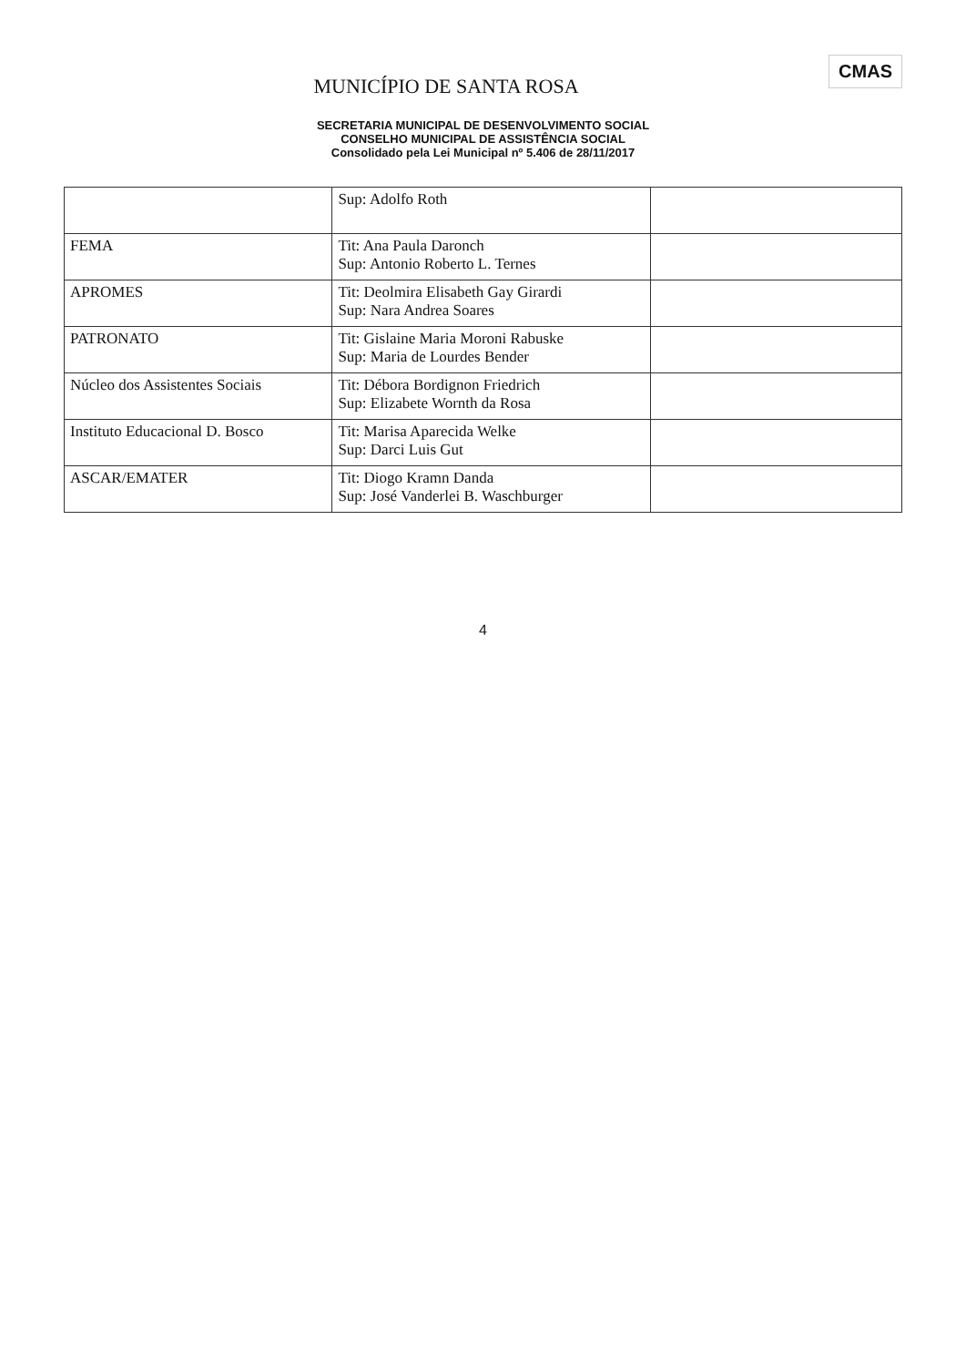CMAS
MUNICÍPIO DE SANTA ROSA
SECRETARIA MUNICIPAL DE DESENVOLVIMENTO SOCIAL
CONSELHO MUNICIPAL DE ASSISTÊNCIA SOCIAL
Consolidado pela Lei Municipal nº 5.406 de 28/11/2017
| | Sup: Adolfo Roth | |
| FEMA | Tit: Ana Paula Daronch Sup: Antonio Roberto L. Ternes | |
| APROMES | Tit: Deolmira Elisabeth Gay Girardi Sup: Nara Andrea Soares | |
| PATRONATO | Tit: Gislaine Maria Moroni Rabuske Sup: Maria de Lourdes Bender | |
| Núcleo dos Assistentes Sociais | Tit: Débora Bordignon Friedrich Sup: Elizabete Wornth da Rosa | |
| Instituto Educacional D. Bosco | Tit: Marisa Aparecida Welke Sup: Darci Luis Gut | |
| ASCAR/EMATER | Tit: Diogo Kramn Danda Sup: José Vanderlei B. Waschburger | |
4